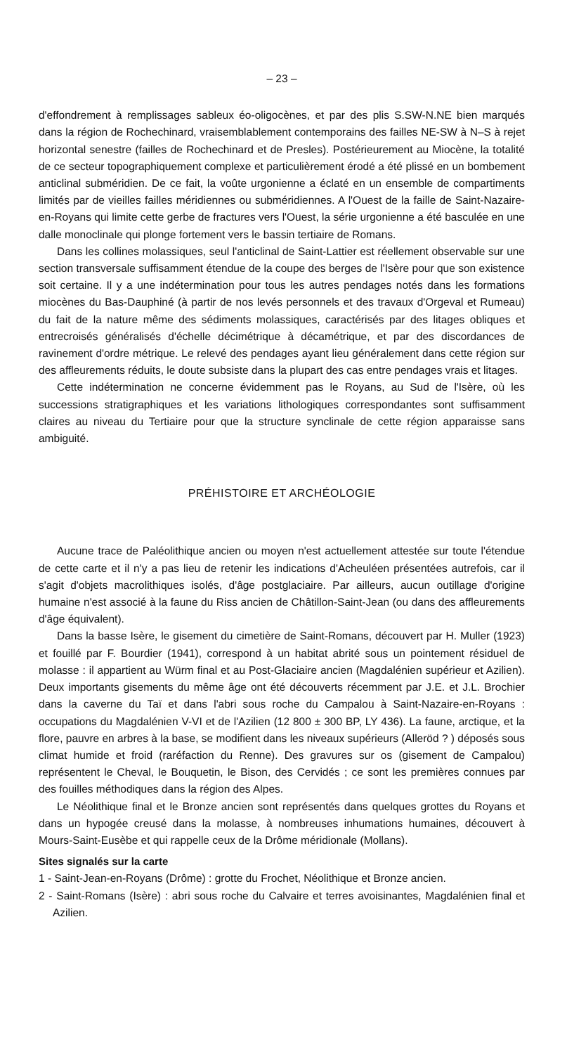– 23 –
d'effondrement à remplissages sableux éo-oligocènes, et par des plis S.SW-N.NE bien marqués dans la région de Rochechinard, vraisemblablement contemporains des failles NE-SW à N–S à rejet horizontal senestre (failles de Rochechinard et de Presles). Postérieurement au Miocène, la totalité de ce secteur topographiquement complexe et particulièrement érodé a été plissé en un bombement anticlinal subméridien. De ce fait, la voûte urgonienne a éclaté en un ensemble de compartiments limités par de vieilles failles méridiennes ou subméridiennes. A l'Ouest de la faille de Saint-Nazaire-en-Royans qui limite cette gerbe de fractures vers l'Ouest, la série urgonienne a été basculée en une dalle monoclinale qui plonge fortement vers le bassin tertiaire de Romans.
Dans les collines molassiques, seul l'anticlinal de Saint-Lattier est réellement observable sur une section transversale suffisamment étendue de la coupe des berges de l'Isère pour que son existence soit certaine. Il y a une indétermination pour tous les autres pendages notés dans les formations miocènes du Bas-Dauphiné (à partir de nos levés personnels et des travaux d'Orgeval et Rumeau) du fait de la nature même des sédiments molassiques, caractérisés par des litages obliques et entrecroisés généralisés d'échelle décimétrique à décamétrique, et par des discordances de ravinement d'ordre métrique. Le relevé des pendages ayant lieu généralement dans cette région sur des affleurements réduits, le doute subsiste dans la plupart des cas entre pendages vrais et litages.
Cette indétermination ne concerne évidemment pas le Royans, au Sud de l'Isère, où les successions stratigraphiques et les variations lithologiques correspondantes sont suffisamment claires au niveau du Tertiaire pour que la structure synclinale de cette région apparaisse sans ambiguité.
PRÉHISTOIRE ET ARCHÉOLOGIE
Aucune trace de Paléolithique ancien ou moyen n'est actuellement attestée sur toute l'étendue de cette carte et il n'y a pas lieu de retenir les indications d'Acheuléen présentées autrefois, car il s'agit d'objets macrolithiques isolés, d'âge postglaciaire. Par ailleurs, aucun outillage d'origine humaine n'est associé à la faune du Riss ancien de Châtillon-Saint-Jean (ou dans des affleurements d'âge équivalent).
Dans la basse Isère, le gisement du cimetière de Saint-Romans, découvert par H. Muller (1923) et fouillé par F. Bourdier (1941), correspond à un habitat abrité sous un pointement résiduel de molasse : il appartient au Würm final et au Post-Glaciaire ancien (Magdalénien supérieur et Azilien). Deux importants gisements du même âge ont été découverts récemment par J.E. et J.L. Brochier dans la caverne du Taï et dans l'abri sous roche du Campalou à Saint-Nazaire-en-Royans : occupations du Magdalénien V-VI et de l'Azilien (12 800 ± 300 BP, LY 436). La faune, arctique, et la flore, pauvre en arbres à la base, se modifient dans les niveaux supérieurs (Alleröd ? ) déposés sous climat humide et froid (raréfaction du Renne). Des gravures sur os (gisement de Campalou) représentent le Cheval, le Bouquetin, le Bison, des Cervidés ; ce sont les premières connues par des fouilles méthodiques dans la région des Alpes.
Le Néolithique final et le Bronze ancien sont représentés dans quelques grottes du Royans et dans un hypogée creusé dans la molasse, à nombreuses inhumations humaines, découvert à Mours-Saint-Eusèbe et qui rappelle ceux de la Drôme méridionale (Mollans).
Sites signalés sur la carte
1 - Saint-Jean-en-Royans (Drôme) : grotte du Frochet, Néolithique et Bronze ancien.
2 - Saint-Romans (Isère) : abri sous roche du Calvaire et terres avoisinantes, Magdalénien final et Azilien.